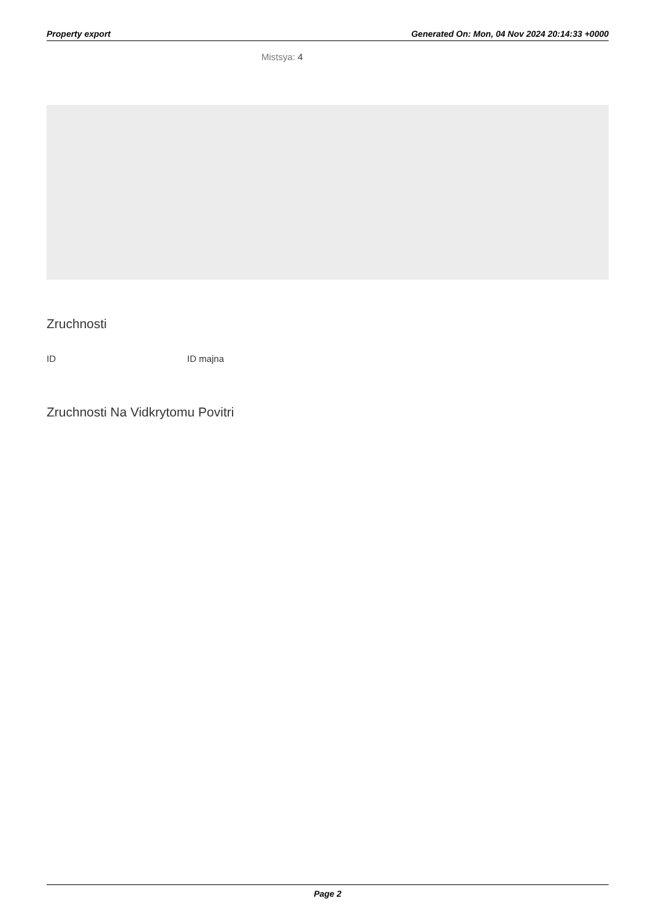Property export Generated On: Mon, 04 Nov 2024 20:14:33 +0000
Mistsya: 4
Zruchnosti
ID ID majna
Zruchnosti Na Vidkrytomu Povitri
Page 2